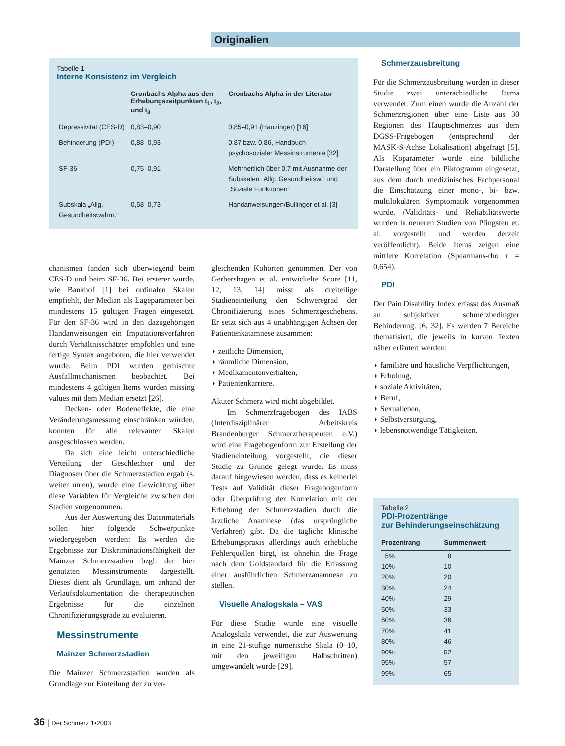Originalien
Tabelle 1
Interne Konsistenz im Vergleich
| | Cronbachs Alpha aus den Erhebungszeitpunkten t<sub>1</sub>, t<sub>2</sub>, und t<sub>3</sub> | Cronbachs Alpha in der Literatur |
| --- | --- | --- |
| Depressivität (CES-D) | 0,83–0,90 | 0,85–0,91 (Hauzinger) [16] |
| Behinderung (PDI) | 0,88–0,93 | 0,87 bzw. 0,86, Handbuch psychosozialer Messinstrumente [32] |
| SF-36 | 0,75–0,91 | Mehrheitlich über 0,7 mit Ausnahme der Subskalen „Allg. Gesundheitsw.“ und „Soziale Funktionen“ |
| Subskala „Allg. Gesundheitswahrn.“ | 0,58–0,73 | Handanweisungen/Bullinger et al. [3] |
chanismen fanden sich überwiegend beim CES-D und beim SF-36. Bei ersterer wurde, wie Bankhof [1] bei ordinalen Skalen empfiehlt, der Median als Lageparameter bei mindestens 15 gültigen Fragen eingesetzt. Für den SF-36 wird in den dazugehörigen Handanweisungen ein Imputationsverfahren durch Verhältnisschätzer empfohlen und eine fertige Syntax angeboten, die hier verwendet wurde. Beim PDI wurden gemischte Ausfallmechanismen beobachtet. Bei mindestens 4 gültigen Items wurden missing values mit dem Median ersetzt [26].
Decken- oder Bodeneffekte, die eine Veränderungsmessung einschränken würden, konnten für alle relevanten Skalen ausgeschlossen werden.
Da sich eine leicht unterschiedliche Verteilung der Geschlechter und der Diagnosen über die Schmerzstadien ergab (s. weiter unten), wurde eine Gewichtung über diese Variablen für Vergleiche zwischen den Stadien vorgenommen.
Aus der Auswertung des Datenmaterials sollen hier folgende Schwerpunkte wiedergegeben werden: Es werden die Ergebnisse zur Diskriminationsfähigkeit der Mainzer Schmerzstadien bzgl. der hier genutzten Messinstrumente dargestellt. Dieses dient als Grundlage, um anhand der Verlaufsdokumentation die therapeutischen Ergebnisse für die einzelnen Chronifizierungsgrade zu evaluieren.
Messinstrumente
Mainzer Schmerzstadien
Die Mainzer Schmerzstadien wurden als Grundlage zur Einteilung der zu ver-
gleichenden Kohorten genommen. Der von Gerbershagen et al. entwickelte Score [11, 12, 13, 14] misst als dreiteilige Stadieneinteilung den Schweregrad der Chronifizierung eines Schmerzgeschehens. Er setzt sich aus 4 unabhängigen Achsen der Patientenkatamnese zusammen:
◗ zeitliche Dimension,
◗ räumliche Dimension,
◗ Medikamentenverhalten,
◗ Patientenkarriere.
Akuter Schmerz wird nicht abgebildet.
Im Schmerzfragebogen des IABS (Interdisziplinärer Arbeitskreis Brandenburger Schmerztherapeuten e.V.) wird eine Fragebogenform zur Erstellung der Stadieneinteilung vorgestellt, die dieser Studie zu Grunde gelegt wurde. Es muss darauf hingewiesen werden, dass es keinerlei Tests auf Validität dieser Fragebogenform oder Überprüfung der Korrelation mit der Erhebung der Schmerzstadien durch die ärztliche Anamnese (das ursprüngliche Verfahren) gibt. Da die tägliche klinische Erhebungspraxis allerdings auch erhebliche Fehlerquellen birgt, ist ohnehin die Frage nach dem Goldstandard für die Erfassung einer ausführlichen Schmerzanamnese zu stellen.
Visuelle Analogskala – VAS
Für diese Studie wurde eine visuelle Analogskala verwendet, die zur Auswertung in eine 21-stufige numerische Skala (0–10, mit den jeweiligen Halbschritten) umgewandelt wurde [29].
Schmerzausbreitung
Für die Schmerzausbreitung wurden in dieser Studie zwei unterschiedliche Items verwendet. Zum einen wurde die Anzahl der Schmerzregionen über eine Liste aus 30 Regionen des Hauptschmerzes aus dem DGSS-Fragebogen (entsprechend der MASK-S-Achse Lokalisation) abgefragt [5]. Als Koparameter wurde eine bildliche Darstellung über ein Piktogramm eingesetzt, aus dem durch medizinisches Fachpersonal die Einschätzung einer mono-, bi- bzw. multilokulären Symptomatik vorgenommen wurde. (Validitäts- und Reliabiliätswerte wurden in neueren Studien von Pfingsten et. al. vorgestellt und werden derzeit veröffentlicht). Beide Items zeigen eine mittlere Korrelation (Spearmans-rho r = 0,654).
PDI
Der Pain Disability Index erfasst das Ausmaß an subjektiver schmerzbedingter Behinderung. [6, 32]. Es werden 7 Bereiche thematisiert, die jeweils in kurzen Texten näher erläutert werden:
◗ familiäre und häusliche Verpflichtungen,
◗ Erholung,
◗ soziale Aktivitäten,
◗ Beruf,
◗ Sexualleben,
◗ Selbstversorgung,
◗ lebensnotwendige Tätigkeiten.
Tabelle 2
PDI-Prozentränge
zur Behinderungseinschätzung
| Prozentrang | Summenwert |
| --- | --- |
| 5% | 8 |
| 10% | 10 |
| 20% | 20 |
| 30% | 24 |
| 40% | 29 |
| 50% | 33 |
| 60% | 36 |
| 70% | 41 |
| 80% | 46 |
| 90% | 52 |
| 95% | 57 |
| 99% | 65 |
36 | Der Schmerz 1•2003